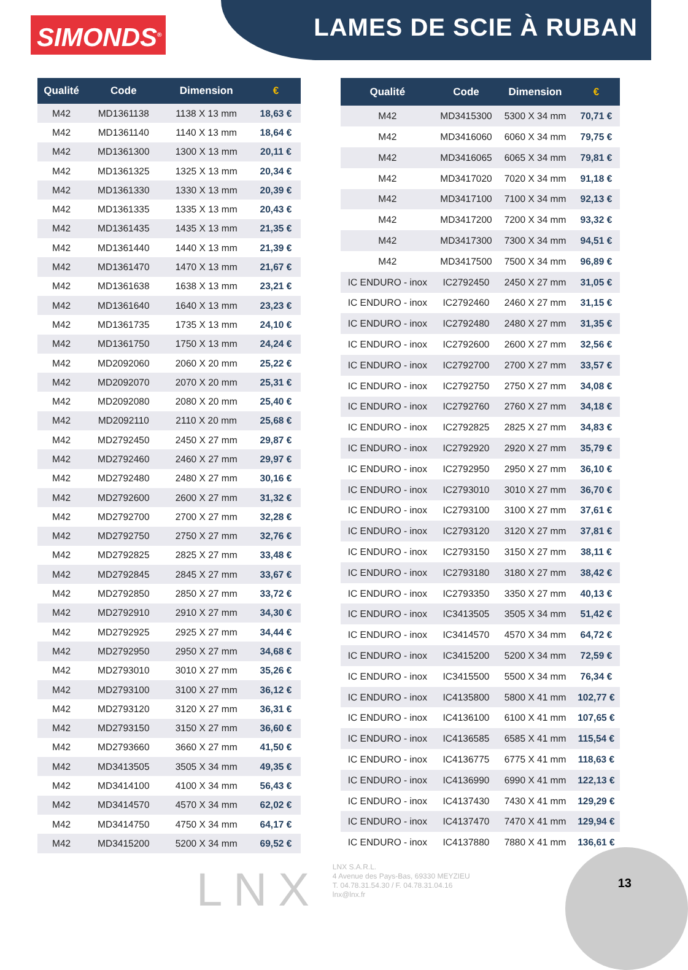SIMONDS<sup>®</sup>
LAMES DE SCIE À RUBAN
| Qualité | Code | Dimension | € |
| --- | --- | --- | --- |
| M42 | MD1361138 | 1138 X 13 mm | 18,63 € |
| M42 | MD1361140 | 1140 X 13 mm | 18,64 € |
| M42 | MD1361300 | 1300 X 13 mm | 20,11 € |
| M42 | MD1361325 | 1325 X 13 mm | 20,34 € |
| M42 | MD1361330 | 1330 X 13 mm | 20,39 € |
| M42 | MD1361335 | 1335 X 13 mm | 20,43 € |
| M42 | MD1361435 | 1435 X 13 mm | 21,35 € |
| M42 | MD1361440 | 1440 X 13 mm | 21,39 € |
| M42 | MD1361470 | 1470 X 13 mm | 21,67 € |
| M42 | MD1361638 | 1638 X 13 mm | 23,21 € |
| M42 | MD1361640 | 1640 X 13 mm | 23,23 € |
| M42 | MD1361735 | 1735 X 13 mm | 24,10 € |
| M42 | MD1361750 | 1750 X 13 mm | 24,24 € |
| M42 | MD2092060 | 2060 X 20 mm | 25,22 € |
| M42 | MD2092070 | 2070 X 20 mm | 25,31 € |
| M42 | MD2092080 | 2080 X 20 mm | 25,40 € |
| M42 | MD2092110 | 2110 X 20 mm | 25,68 € |
| M42 | MD2792450 | 2450 X 27 mm | 29,87 € |
| M42 | MD2792460 | 2460 X 27 mm | 29,97 € |
| M42 | MD2792480 | 2480 X 27 mm | 30,16 € |
| M42 | MD2792600 | 2600 X 27 mm | 31,32 € |
| M42 | MD2792700 | 2700 X 27 mm | 32,28 € |
| M42 | MD2792750 | 2750 X 27 mm | 32,76 € |
| M42 | MD2792825 | 2825 X 27 mm | 33,48 € |
| M42 | MD2792845 | 2845 X 27 mm | 33,67 € |
| M42 | MD2792850 | 2850 X 27 mm | 33,72 € |
| M42 | MD2792910 | 2910 X 27 mm | 34,30 € |
| M42 | MD2792925 | 2925 X 27 mm | 34,44 € |
| M42 | MD2792950 | 2950 X 27 mm | 34,68 € |
| M42 | MD2793010 | 3010 X 27 mm | 35,26 € |
| M42 | MD2793100 | 3100 X 27 mm | 36,12 € |
| M42 | MD2793120 | 3120 X 27 mm | 36,31 € |
| M42 | MD2793150 | 3150 X 27 mm | 36,60 € |
| M42 | MD2793660 | 3660 X 27 mm | 41,50 € |
| M42 | MD3413505 | 3505 X 34 mm | 49,35 € |
| M42 | MD3414100 | 4100 X 34 mm | 56,43 € |
| M42 | MD3414570 | 4570 X 34 mm | 62,02 € |
| M42 | MD3414750 | 4750 X 34 mm | 64,17 € |
| M42 | MD3415200 | 5200 X 34 mm | 69,52 € |
| Qualité | Code | Dimension | € |
| --- | --- | --- | --- |
| M42 | MD3415300 | 5300 X 34 mm | 70,71 € |
| M42 | MD3416060 | 6060 X 34 mm | 79,75 € |
| M42 | MD3416065 | 6065 X 34 mm | 79,81 € |
| M42 | MD3417020 | 7020 X 34 mm | 91,18 € |
| M42 | MD3417100 | 7100 X 34 mm | 92,13 € |
| M42 | MD3417200 | 7200 X 34 mm | 93,32 € |
| M42 | MD3417300 | 7300 X 34 mm | 94,51 € |
| M42 | MD3417500 | 7500 X 34 mm | 96,89 € |
| IC ENDURO - inox | IC2792450 | 2450 X 27 mm | 31,05 € |
| IC ENDURO - inox | IC2792460 | 2460 X 27 mm | 31,15 € |
| IC ENDURO - inox | IC2792480 | 2480 X 27 mm | 31,35 € |
| IC ENDURO - inox | IC2792600 | 2600 X 27 mm | 32,56 € |
| IC ENDURO - inox | IC2792700 | 2700 X 27 mm | 33,57 € |
| IC ENDURO - inox | IC2792750 | 2750 X 27 mm | 34,08 € |
| IC ENDURO - inox | IC2792760 | 2760 X 27 mm | 34,18 € |
| IC ENDURO - inox | IC2792825 | 2825 X 27 mm | 34,83 € |
| IC ENDURO - inox | IC2792920 | 2920 X 27 mm | 35,79 € |
| IC ENDURO - inox | IC2792950 | 2950 X 27 mm | 36,10 € |
| IC ENDURO - inox | IC2793010 | 3010 X 27 mm | 36,70 € |
| IC ENDURO - inox | IC2793100 | 3100 X 27 mm | 37,61 € |
| IC ENDURO - inox | IC2793120 | 3120 X 27 mm | 37,81 € |
| IC ENDURO - inox | IC2793150 | 3150 X 27 mm | 38,11 € |
| IC ENDURO - inox | IC2793180 | 3180 X 27 mm | 38,42 € |
| IC ENDURO - inox | IC2793350 | 3350 X 27 mm | 40,13 € |
| IC ENDURO - inox | IC3413505 | 3505 X 34 mm | 51,42 € |
| IC ENDURO - inox | IC3414570 | 4570 X 34 mm | 64,72 € |
| IC ENDURO - inox | IC3415200 | 5200 X 34 mm | 72,59 € |
| IC ENDURO - inox | IC3415500 | 5500 X 34 mm | 76,34 € |
| IC ENDURO - inox | IC4135800 | 5800 X 41 mm | 102,77 € |
| IC ENDURO - inox | IC4136100 | 6100 X 41 mm | 107,65 € |
| IC ENDURO - inox | IC4136585 | 6585 X 41 mm | 115,54 € |
| IC ENDURO - inox | IC4136775 | 6775 X 41 mm | 118,63 € |
| IC ENDURO - inox | IC4136990 | 6990 X 41 mm | 122,13 € |
| IC ENDURO - inox | IC4137430 | 7430 X 41 mm | 129,29 € |
| IC ENDURO - inox | IC4137470 | 7470 X 41 mm | 129,94 € |
| IC ENDURO - inox | IC4137880 | 7880 X 41 mm | 136,61 € |
LNX
LNX S.A.R.L.
4 Avenue des Pays-Bas, 69330 MEYZIEU
T. 04.78.31.54.30 / F. 04.78.31.04.16
lnx@lnx.fr
13